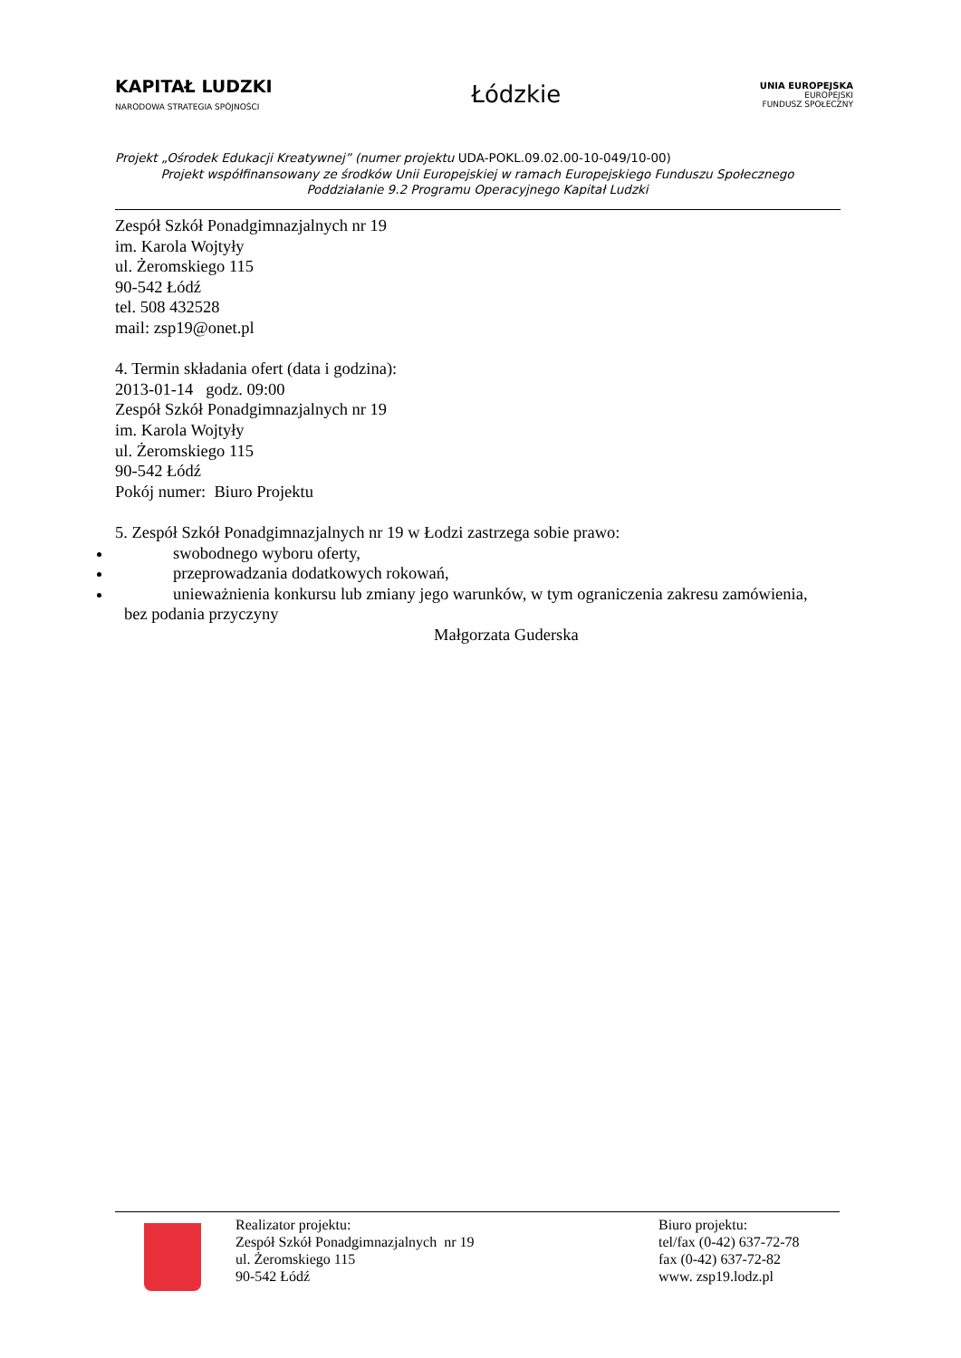KAPITAŁ LUDZKI
NARODOWA STRATEGIA SPÓJNOŚCI
Łódzkie
UNIA EUROPEJSKA
EUROPEJSKI
FUNDUSZ SPOŁECZNY
Projekt „Ośrodek Edukacji Kreatywnej” (numer projektu UDA-POKL.09.02.00-10-049/10-00)
Projekt współfinansowany ze środków Unii Europejskiej w ramach Europejskiego Funduszu Społecznego
Poddziałanie 9.2 Programu Operacyjnego Kapitał Ludzki
Zespół Szkół Ponadgimnazjalnych nr 19
im. Karola Wojtyły
ul. Żeromskiego 115
90-542 Łódź
tel. 508 432528
mail: zsp19@onet.pl
4. Termin składania ofert (data i godzina):
2013-01-14 godz. 09:00
Zespół Szkół Ponadgimnazjalnych nr 19
im. Karola Wojtyły
ul. Żeromskiego 115
90-542 Łódź
Pokój numer: Biuro Projektu
5. Zespół Szkół Ponadgimnazjalnych nr 19 w Łodzi zastrzega sobie prawo:
swobodnego wyboru oferty,
przeprowadzania dodatkowych rokowań,
unieważnienia konkursu lub zmiany jego warunków, w tym ograniczenia zakresu zamówienia,
bez podania przyczyny
Małgorzata Guderska
Realizator projektu:
Zespół Szkół Ponadgimnazjalnych nr 19
ul. Żeromskiego 115
90-542 Łódź
Biuro projektu:
tel/fax (0-42) 637-72-78
fax (0-42) 637-72-82
www. zsp19.lodz.pl